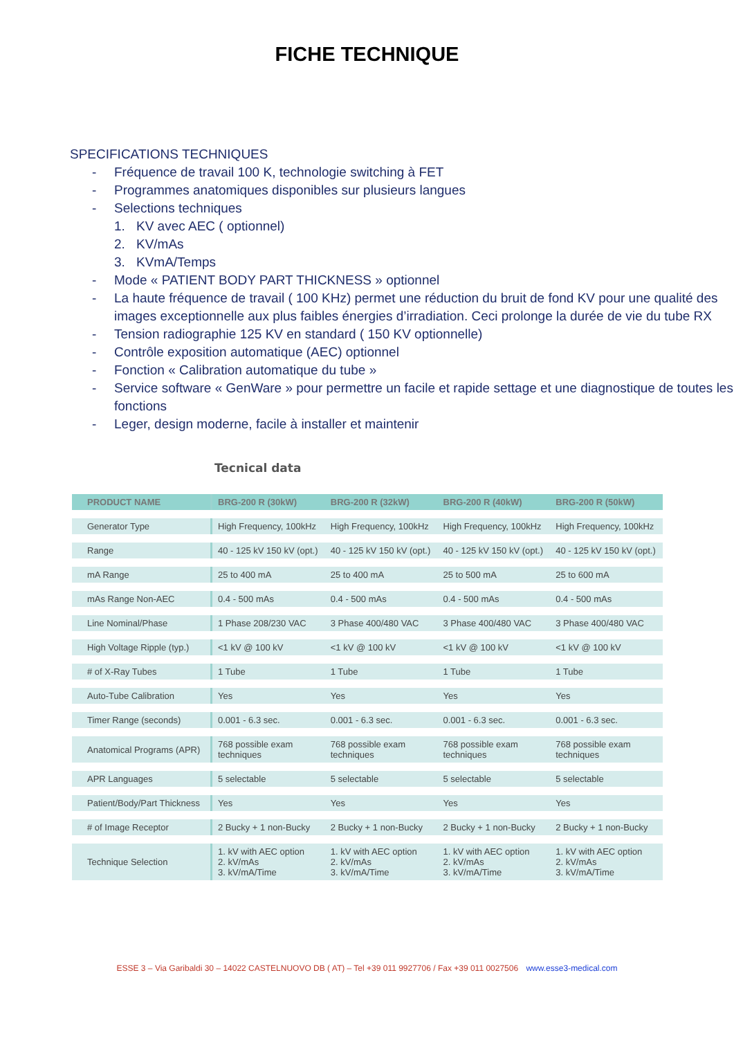FICHE TECHNIQUE
SPECIFICATIONS TECHNIQUES
- Fréquence de travail 100 K, technologie switching à FET
- Programmes anatomiques disponibles sur plusieurs langues
- Selections techniques
1. KV avec AEC ( optionnel)
2. KV/mAs
3. KVmA/Temps
- Mode « PATIENT BODY PART THICKNESS » optionnel
- La haute fréquence de travail ( 100 KHz) permet une réduction du bruit de fond KV pour une qualité des images exceptionnelle aux plus faibles énergies d’irradiation. Ceci prolonge la durée de vie du tube RX
- Tension radiographie 125 KV en standard ( 150 KV optionnelle)
- Contrôle exposition automatique (AEC) optionnel
- Fonction « Calibration automatique du tube »
- Service software « GenWare » pour permettre un facile et rapide settage et une diagnostique de toutes les fonctions
- Leger, design moderne, facile à installer et maintenir
Tecnical data
| PRODUCT NAME | BRG-200 R (30kW) | BRG-200 R (32kW) | BRG-200 R (40kW) | BRG-200 R (50kW) |
| --- | --- | --- | --- | --- |
| Generator Type | High Frequency, 100kHz | High Frequency, 100kHz | High Frequency, 100kHz | High Frequency, 100kHz |
| Range | 40 - 125 kV 150 kV (opt.) | 40 - 125 kV 150 kV (opt.) | 40 - 125 kV 150 kV (opt.) | 40 - 125 kV 150 kV (opt.) |
| mA Range | 25 to 400 mA | 25 to 400 mA | 25 to 500 mA | 25 to 600 mA |
| mAs Range Non-AEC | 0.4 - 500 mAs | 0.4 - 500 mAs | 0.4 - 500 mAs | 0.4 - 500 mAs |
| Line Nominal/Phase | 1 Phase 208/230 VAC | 3 Phase 400/480 VAC | 3 Phase 400/480 VAC | 3 Phase 400/480 VAC |
| High Voltage Ripple (typ.) | <1 kV @ 100 kV | <1 kV @ 100 kV | <1 kV @ 100 kV | <1 kV @ 100 kV |
| # of X-Ray Tubes | 1 Tube | 1 Tube | 1 Tube | 1 Tube |
| Auto-Tube Calibration | Yes | Yes | Yes | Yes |
| Timer Range (seconds) | 0.001 - 6.3 sec. | 0.001 - 6.3 sec. | 0.001 - 6.3 sec. | 0.001 - 6.3 sec. |
| Anatomical Programs (APR) | 768 possible exam techniques | 768 possible exam techniques | 768 possible exam techniques | 768 possible exam techniques |
| APR Languages | 5 selectable | 5 selectable | 5 selectable | 5 selectable |
| Patient/Body/Part Thickness | Yes | Yes | Yes | Yes |
| # of Image Receptor | 2 Bucky + 1 non-Bucky | 2 Bucky + 1 non-Bucky | 2 Bucky + 1 non-Bucky | 2 Bucky + 1 non-Bucky |
| Technique Selection | 1. kV with AEC option 2. kV/mAs 3. kV/mA/Time | 1. kV with AEC option 2. kV/mAs 3. kV/mA/Time | 1. kV with AEC option 2. kV/mAs 3. kV/mA/Time | 1. kV with AEC option 2. kV/mAs 3. kV/mA/Time |
ESSE 3 – Via Garibaldi 30 – 14022 CASTELNUOVO DB ( AT) – Tel +39 011 9927706 / Fax +39 011 0027506 www.esse3-medical.com